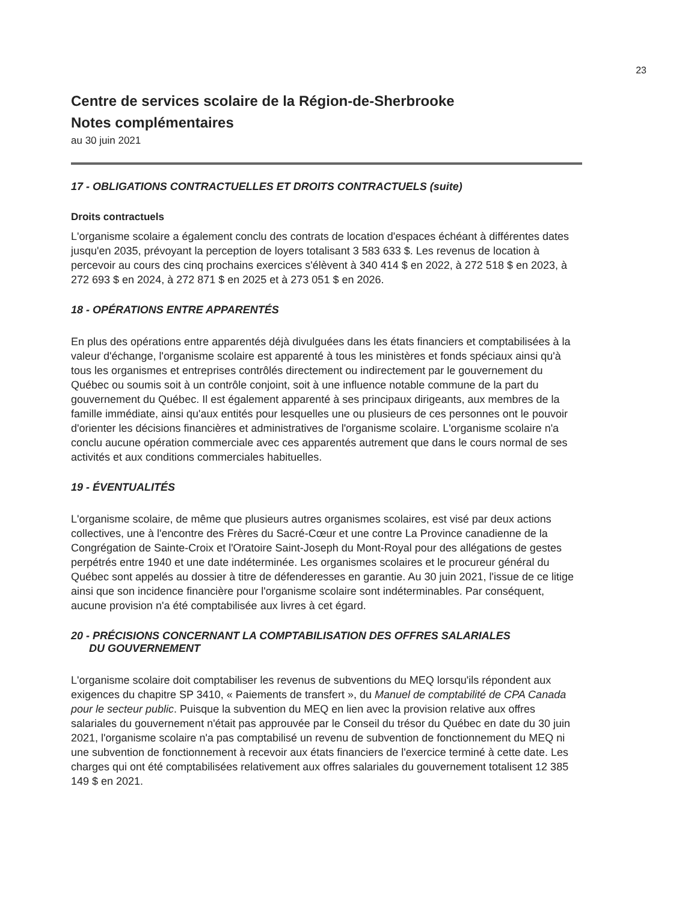23
Centre de services scolaire de la Région-de-Sherbrooke
Notes complémentaires
au 30 juin 2021
17 - OBLIGATIONS CONTRACTUELLES ET DROITS CONTRACTUELS (suite)
Droits contractuels
L'organisme scolaire a également conclu des contrats de location d'espaces échéant à différentes dates jusqu'en 2035, prévoyant la perception de loyers totalisant 3 583 633 $. Les revenus de location à percevoir au cours des cinq prochains exercices s'élèvent à 340 414 $ en 2022, à 272 518 $ en 2023, à 272 693 $ en 2024, à 272 871 $ en 2025 et à 273 051 $ en 2026.
18 - OPÉRATIONS ENTRE APPARENTÉS
En plus des opérations entre apparentés déjà divulguées dans les états financiers et comptabilisées à la valeur d'échange, l'organisme scolaire est apparenté à tous les ministères et fonds spéciaux ainsi qu'à tous les organismes et entreprises contrôlés directement ou indirectement par le gouvernement du Québec ou soumis soit à un contrôle conjoint, soit à une influence notable commune de la part du gouvernement du Québec. Il est également apparenté à ses principaux dirigeants, aux membres de la famille immédiate, ainsi qu'aux entités pour lesquelles une ou plusieurs de ces personnes ont le pouvoir d'orienter les décisions financières et administratives de l'organisme scolaire. L'organisme scolaire n'a conclu aucune opération commerciale avec ces apparentés autrement que dans le cours normal de ses activités et aux conditions commerciales habituelles.
19 - ÉVENTUALITÉS
L'organisme scolaire, de même que plusieurs autres organismes scolaires, est visé par deux actions collectives, une à l'encontre des Frères du Sacré-Cœur et une contre La Province canadienne de la Congrégation de Sainte-Croix et l'Oratoire Saint-Joseph du Mont-Royal pour des allégations de gestes perpétrés entre 1940 et une date indéterminée. Les organismes scolaires et le procureur général du Québec sont appelés au dossier à titre de défenderesses en garantie. Au 30 juin 2021, l'issue de ce litige ainsi que son incidence financière pour l'organisme scolaire sont indéterminables. Par conséquent, aucune provision n'a été comptabilisée aux livres à cet égard.
20 - PRÉCISIONS CONCERNANT LA COMPTABILISATION DES OFFRES SALARIALES
DU GOUVERNEMENT
L'organisme scolaire doit comptabiliser les revenus de subventions du MEQ lorsqu'ils répondent aux exigences du chapitre SP 3410, « Paiements de transfert », du Manuel de comptabilité de CPA Canada pour le secteur public. Puisque la subvention du MEQ en lien avec la provision relative aux offres salariales du gouvernement n'était pas approuvée par le Conseil du trésor du Québec en date du 30 juin 2021, l'organisme scolaire n'a pas comptabilisé un revenu de subvention de fonctionnement du MEQ ni une subvention de fonctionnement à recevoir aux états financiers de l'exercice terminé à cette date. Les charges qui ont été comptabilisées relativement aux offres salariales du gouvernement totalisent 12 385 149 $ en 2021.